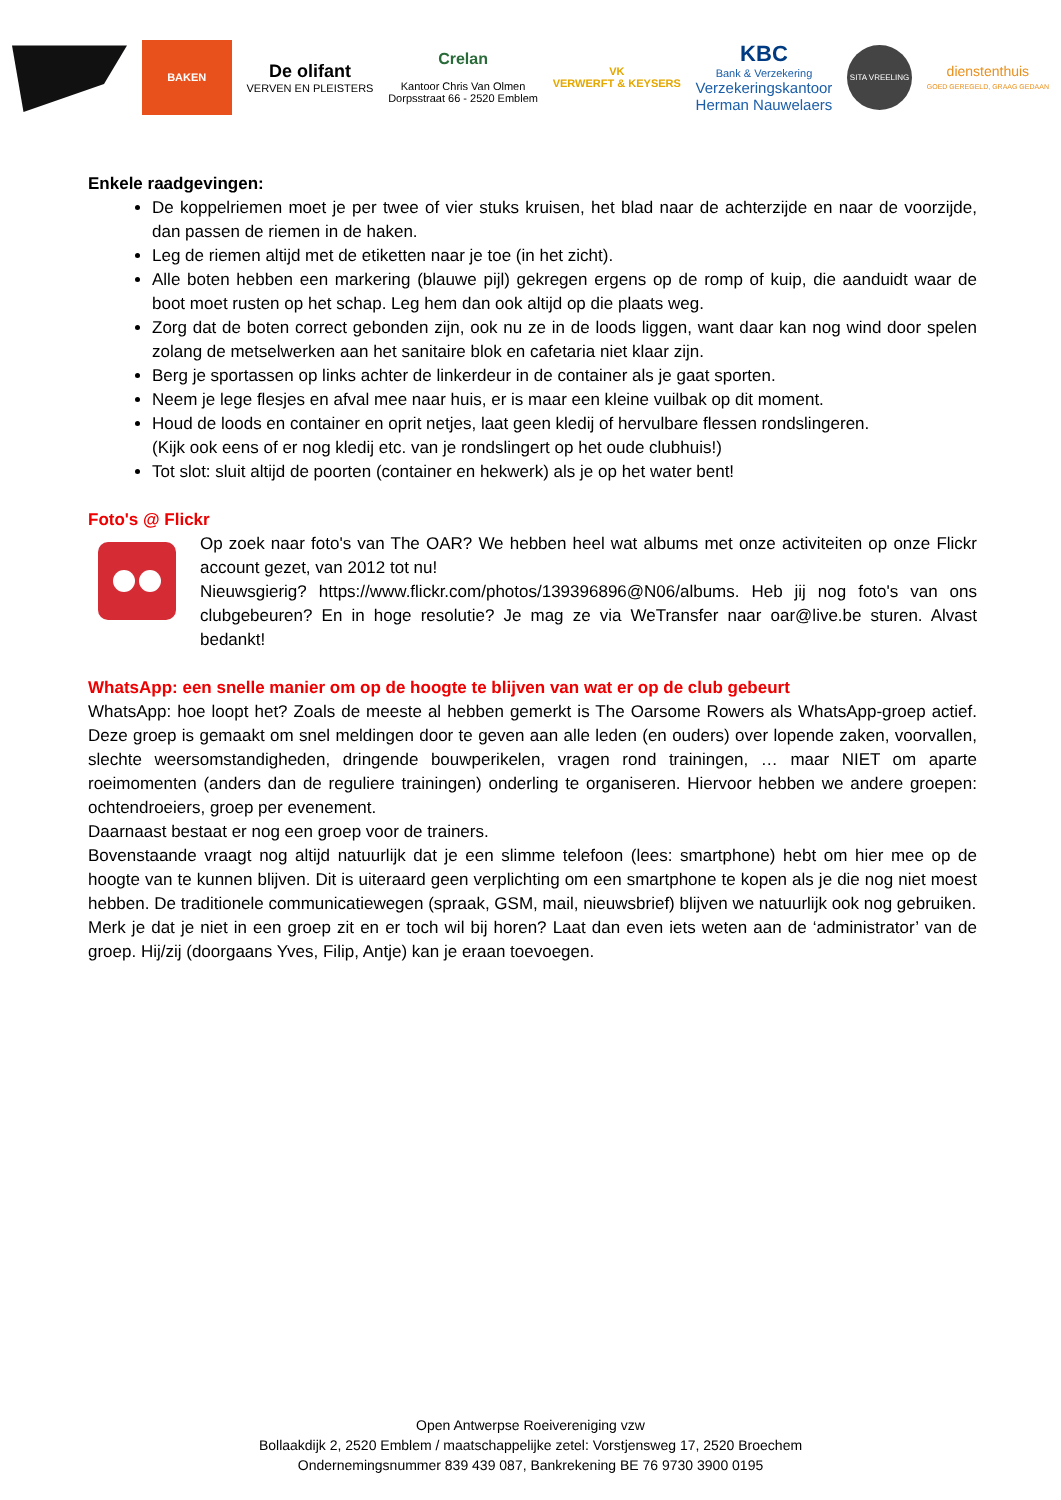BAKEN
De olifant
VERVEN EN PLEISTERS
Crelan
Kantoor Chris Van Olmen
Dorpsstraat 66 - 2520 Emblem
VK
VERWERFT & KEYSERS
KBC
Bank & Verzekering
Verzekeringskantoor
Herman Nauwelaers
SITA VREELING
dienstenthuis
GOED GEREGELD, GRAAG GEDAAN
Enkele raadgevingen:
De koppelriemen moet je per twee of vier stuks kruisen, het blad naar de achterzijde en naar de voorzijde, dan passen de riemen in de haken.
Leg de riemen altijd met de etiketten naar je toe (in het zicht).
Alle boten hebben een markering (blauwe pijl) gekregen ergens op de romp of kuip, die aanduidt waar de boot moet rusten op het schap. Leg hem dan ook altijd op die plaats weg.
Zorg dat de boten correct gebonden zijn, ook nu ze in de loods liggen, want daar kan nog wind door spelen zolang de metselwerken aan het sanitaire blok en cafetaria niet klaar zijn.
Berg je sportassen op links achter de linkerdeur in de container als je gaat sporten.
Neem je lege flesjes en afval mee naar huis, er is maar een kleine vuilbak op dit moment.
Houd de loods en container en oprit netjes, laat geen kledij of hervulbare flessen rondslingeren.
(Kijk ook eens of er nog kledij etc. van je rondslingert op het oude clubhuis!)
Tot slot: sluit altijd de poorten (container en hekwerk) als je op het water bent!
Foto's @ Flickr
Op zoek naar foto's van The OAR? We hebben heel wat albums met onze activiteiten op onze Flickr account gezet, van 2012 tot nu!
Nieuwsgierig? https://www.flickr.com/photos/139396896@N06/albums. Heb jij nog foto's van ons clubgebeuren? En in hoge resolutie? Je mag ze via WeTransfer naar oar@live.be sturen. Alvast bedankt!
WhatsApp: een snelle manier om op de hoogte te blijven van wat er op de club gebeurt
WhatsApp: hoe loopt het? Zoals de meeste al hebben gemerkt is The Oarsome Rowers als WhatsApp-groep actief. Deze groep is gemaakt om snel meldingen door te geven aan alle leden (en ouders) over lopende zaken, voorvallen, slechte weersomstandigheden, dringende bouwperikelen, vragen rond trainingen, … maar NIET om aparte roeimomenten (anders dan de reguliere trainingen) onderling te organiseren. Hiervoor hebben we andere groepen: ochtendroeiers, groep per evenement.
Daarnaast bestaat er nog een groep voor de trainers.
Bovenstaande vraagt nog altijd natuurlijk dat je een slimme telefoon (lees: smartphone) hebt om hier mee op de hoogte van te kunnen blijven. Dit is uiteraard geen verplichting om een smartphone te kopen als je die nog niet moest hebben. De traditionele communicatiewegen (spraak, GSM, mail, nieuwsbrief) blijven we natuurlijk ook nog gebruiken.
Merk je dat je niet in een groep zit en er toch wil bij horen? Laat dan even iets weten aan de ‘administrator’ van de groep. Hij/zij (doorgaans Yves, Filip, Antje) kan je eraan toevoegen.
Open Antwerpse Roeivereniging vzw
Bollaakdijk 2, 2520 Emblem / maatschappelijke zetel: Vorstjensweg 17, 2520 Broechem
Ondernemingsnummer 839 439 087, Bankrekening BE 76 9730 3900 0195